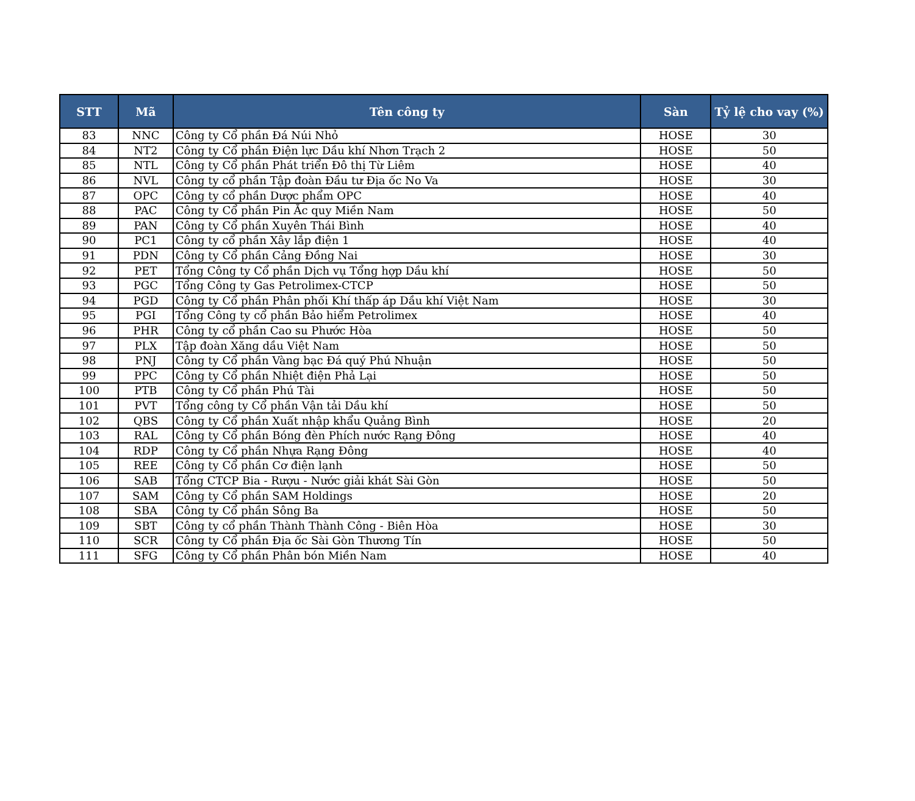| STT | Mã | Tên công ty | Sàn | Tỷ lệ cho vay (%) |
| --- | --- | --- | --- | --- |
| 83 | NNC | Công ty Cổ phần Đá Núi Nhỏ | HOSE | 30 |
| 84 | NT2 | Công ty Cổ phần Điện lực Dầu khí Nhơn Trạch 2 | HOSE | 50 |
| 85 | NTL | Công ty Cổ phần Phát triển Đô thị Từ Liêm | HOSE | 40 |
| 86 | NVL | Công ty cổ phần Tập đoàn Đầu tư Địa ốc No Va | HOSE | 30 |
| 87 | OPC | Công ty cổ phần Dược phẩm OPC | HOSE | 40 |
| 88 | PAC | Công ty Cổ phần Pin Ắc quy Miền Nam | HOSE | 50 |
| 89 | PAN | Công ty Cổ phần Xuyên Thái Bình | HOSE | 40 |
| 90 | PC1 | Công ty cổ phần Xây lắp điện 1 | HOSE | 40 |
| 91 | PDN | Công ty Cổ phần Cảng Đồng Nai | HOSE | 30 |
| 92 | PET | Tổng Công ty Cổ phần Dịch vụ Tổng hợp Dầu khí | HOSE | 50 |
| 93 | PGC | Tổng Công ty Gas Petrolimex-CTCP | HOSE | 50 |
| 94 | PGD | Công ty Cổ phần Phân phối Khí thấp áp Dầu khí Việt Nam | HOSE | 30 |
| 95 | PGI | Tổng Công ty cổ phần Bảo hiểm Petrolimex | HOSE | 40 |
| 96 | PHR | Công ty cổ phần Cao su Phước Hòa | HOSE | 50 |
| 97 | PLX | Tập đoàn Xăng dầu Việt Nam | HOSE | 50 |
| 98 | PNJ | Công ty Cổ phần Vàng bạc Đá quý Phú Nhuận | HOSE | 50 |
| 99 | PPC | Công ty Cổ phần Nhiệt điện Phả Lại | HOSE | 50 |
| 100 | PTB | Công ty Cổ phần Phú Tài | HOSE | 50 |
| 101 | PVT | Tổng công ty Cổ phần Vận tải Dầu khí | HOSE | 50 |
| 102 | QBS | Công ty Cổ phần Xuất nhập khẩu Quảng Bình | HOSE | 20 |
| 103 | RAL | Công ty Cổ phần Bóng đèn Phích nước Rạng Đông | HOSE | 40 |
| 104 | RDP | Công ty Cổ phần Nhựa Rạng Đông | HOSE | 40 |
| 105 | REE | Công ty Cổ phần Cơ điện lạnh | HOSE | 50 |
| 106 | SAB | Tổng CTCP Bia - Rượu - Nước giải khát Sài Gòn | HOSE | 50 |
| 107 | SAM | Công ty Cổ phần SAM Holdings | HOSE | 20 |
| 108 | SBA | Công ty Cổ phần Sông Ba | HOSE | 50 |
| 109 | SBT | Công ty cổ phần Thành Thành Công - Biên Hòa | HOSE | 30 |
| 110 | SCR | Công ty Cổ phần Địa ốc Sài Gòn Thương Tín | HOSE | 50 |
| 111 | SFG | Công ty Cổ phần Phân bón Miền Nam | HOSE | 40 |